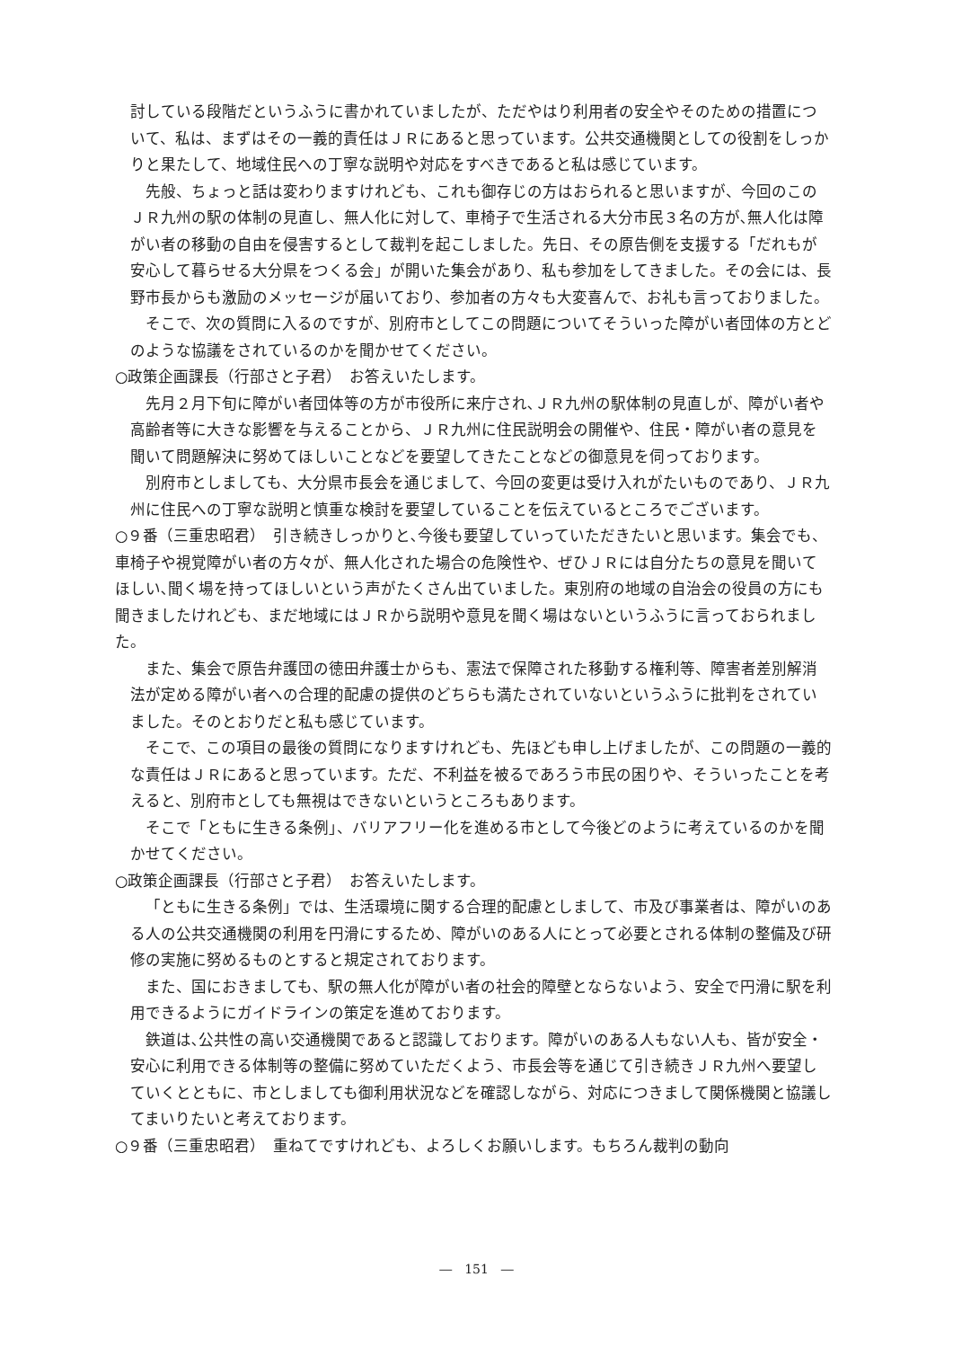討している段階だというふうに書かれていましたが、ただやはり利用者の安全やそのための措置について、私は、まずはその一義的責任はＪＲにあると思っています。公共交通機関としての役割をしっかりと果たして、地域住民への丁寧な説明や対応をすべきであると私は感じています。
先般、ちょっと話は変わりますけれども、これも御存じの方はおられると思いますが、今回のこのＪＲ九州の駅の体制の見直し、無人化に対して、車椅子で生活される大分市民３名の方が､無人化は障がい者の移動の自由を侵害するとして裁判を起こしました。先日、その原告側を支援する「だれもが安心して暮らせる大分県をつくる会」が開いた集会があり、私も参加をしてきました。その会には、長野市長からも激励のメッセージが届いており、参加者の方々も大変喜んで、お礼も言っておりました。
そこで、次の質問に入るのですが、別府市としてこの問題についてそういった障がい者団体の方とどのような協議をされているのかを聞かせてください。
○政策企画課長（行部さと子君）　お答えいたします。
先月２月下旬に障がい者団体等の方が市役所に来庁され､ＪＲ九州の駅体制の見直しが、障がい者や高齢者等に大きな影響を与えることから、ＪＲ九州に住民説明会の開催や、住民・障がい者の意見を聞いて問題解決に努めてほしいことなどを要望してきたことなどの御意見を伺っております。
別府市としましても、大分県市長会を通じまして、今回の変更は受け入れがたいものであり、ＪＲ九州に住民への丁寧な説明と慎重な検討を要望していることを伝えているところでございます。
○９番（三重忠昭君）　引き続きしっかりと､今後も要望していっていただきたいと思います。集会でも、車椅子や視覚障がい者の方々が、無人化された場合の危険性や、ぜひＪＲには自分たちの意見を聞いてほしい､聞く場を持ってほしいという声がたくさん出ていました。東別府の地域の自治会の役員の方にも聞きましたけれども、まだ地域にはＪＲから説明や意見を聞く場はないというふうに言っておられました。
また、集会で原告弁護団の徳田弁護士からも、憲法で保障された移動する権利等、障害者差別解消法が定める障がい者への合理的配慮の提供のどちらも満たされていないというふうに批判をされていました。そのとおりだと私も感じています。
そこで、この項目の最後の質問になりますけれども、先ほども申し上げましたが、この問題の一義的な責任はＪＲにあると思っています。ただ、不利益を被るであろう市民の困りや、そういったことを考えると、別府市としても無視はできないというところもあります。
そこで「ともに生きる条例」、バリアフリー化を進める市として今後どのように考えているのかを聞かせてください。
○政策企画課長（行部さと子君）　お答えいたします。
「ともに生きる条例」では、生活環境に関する合理的配慮としまして、市及び事業者は、障がいのある人の公共交通機関の利用を円滑にするため、障がいのある人にとって必要とされる体制の整備及び研修の実施に努めるものとすると規定されております。
また、国におきましても、駅の無人化が障がい者の社会的障壁とならないよう、安全で円滑に駅を利用できるようにガイドラインの策定を進めております。
鉄道は､公共性の高い交通機関であると認識しております。障がいのある人もない人も、皆が安全・安心に利用できる体制等の整備に努めていただくよう、市長会等を通じて引き続きＪＲ九州へ要望していくとともに、市としましても御利用状況などを確認しながら、対応につきまして関係機関と協議してまいりたいと考えております。
○９番（三重忠昭君）　重ねてですけれども、よろしくお願いします。もちろん裁判の動向
―　151　―